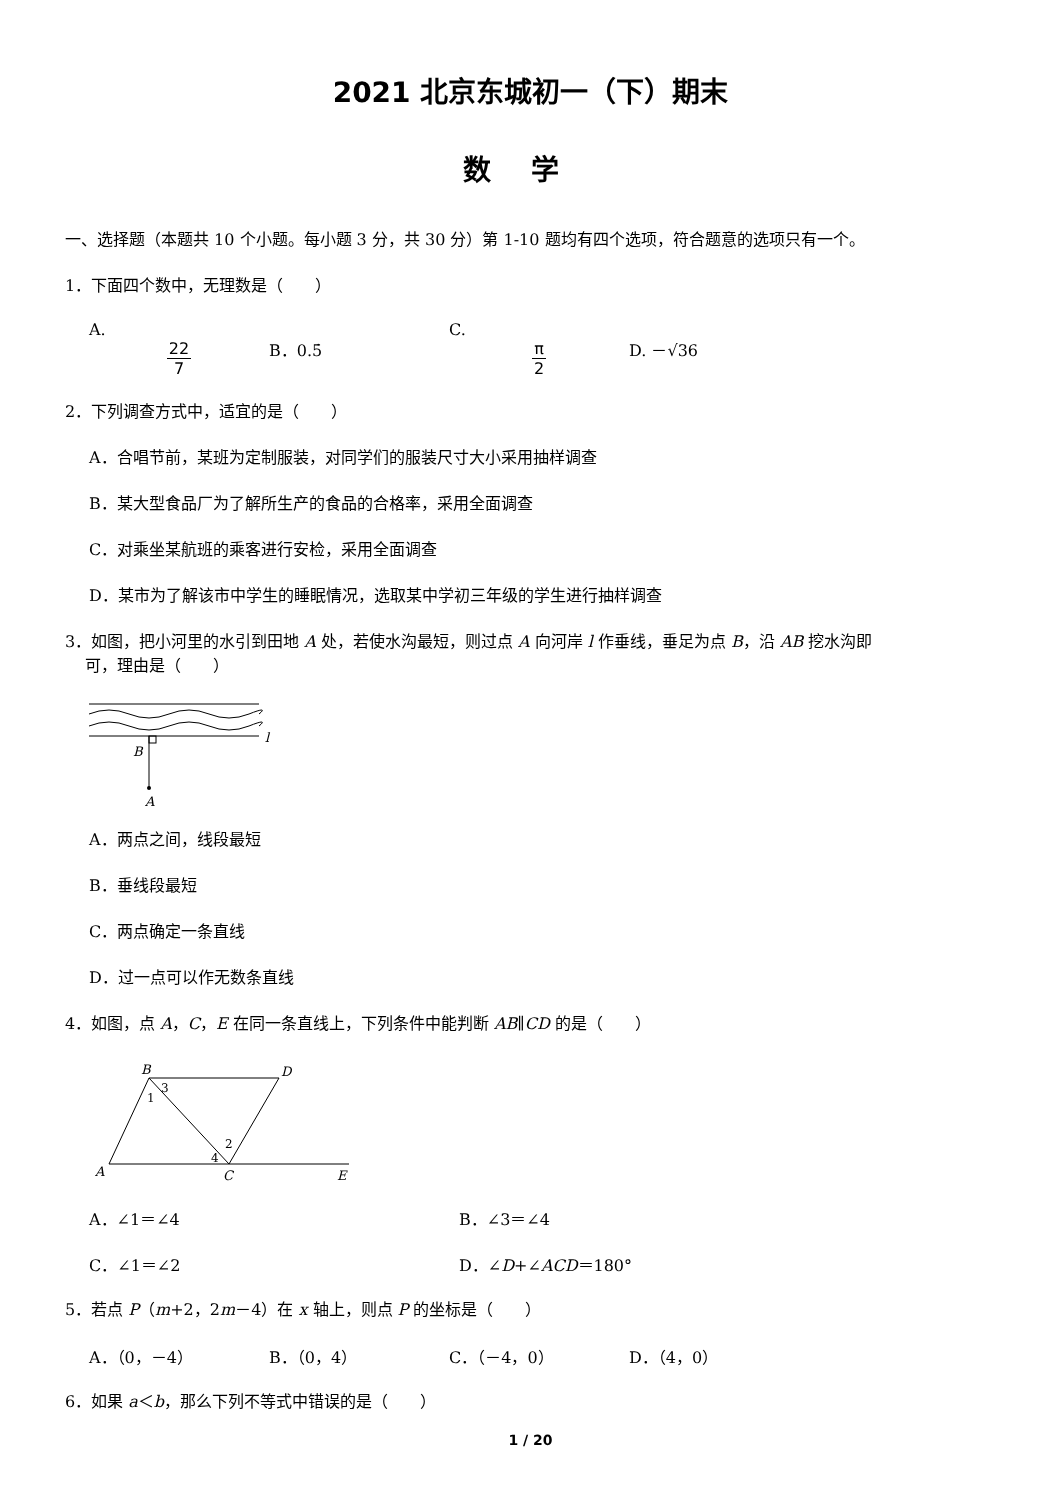2021 北京东城初一（下）期末
数学
一、选择题（本题共 10 个小题。每小题 3 分，共 30 分）第 1-10 题均有四个选项，符合题意的选项只有一个。
1．下面四个数中，无理数是（　　）
A. 22 7 B．0.5̇ C. π 2 D. －√36
2．下列调查方式中，适宜的是（　　）
A．合唱节前，某班为定制服装，对同学们的服装尺寸大小采用抽样调查
B．某大型食品厂为了解所生产的食品的合格率，采用全面调查
C．对乘坐某航班的乘客进行安检，采用全面调查
D．某市为了解该市中学生的睡眠情况，选取某中学初三年级的学生进行抽样调查
3．如图，把小河里的水引到田地 A 处，若使水沟最短，则过点 A 向河岸 l 作垂线，垂足为点 B，沿 AB 挖水沟即
可，理由是（　　）
B
A
l
A．两点之间，线段最短
B．垂线段最短
C．两点确定一条直线
D．过一点可以作无数条直线
4．如图，点 A，C，E 在同一条直线上，下列条件中能判断 AB∥CD 的是（　　）
B
D
A
C
E
3
1
2
4
A．∠1＝∠4 B．∠3＝∠4
C．∠1＝∠2 D．∠D+∠ACD＝180°
5．若点 P（m+2，2m－4）在 x 轴上，则点 P 的坐标是（　　）
A．（0，－4） B．（0，4） C．（－4，0） D．（4，0）
6．如果 a＜b，那么下列不等式中错误的是（　　）
1 / 20